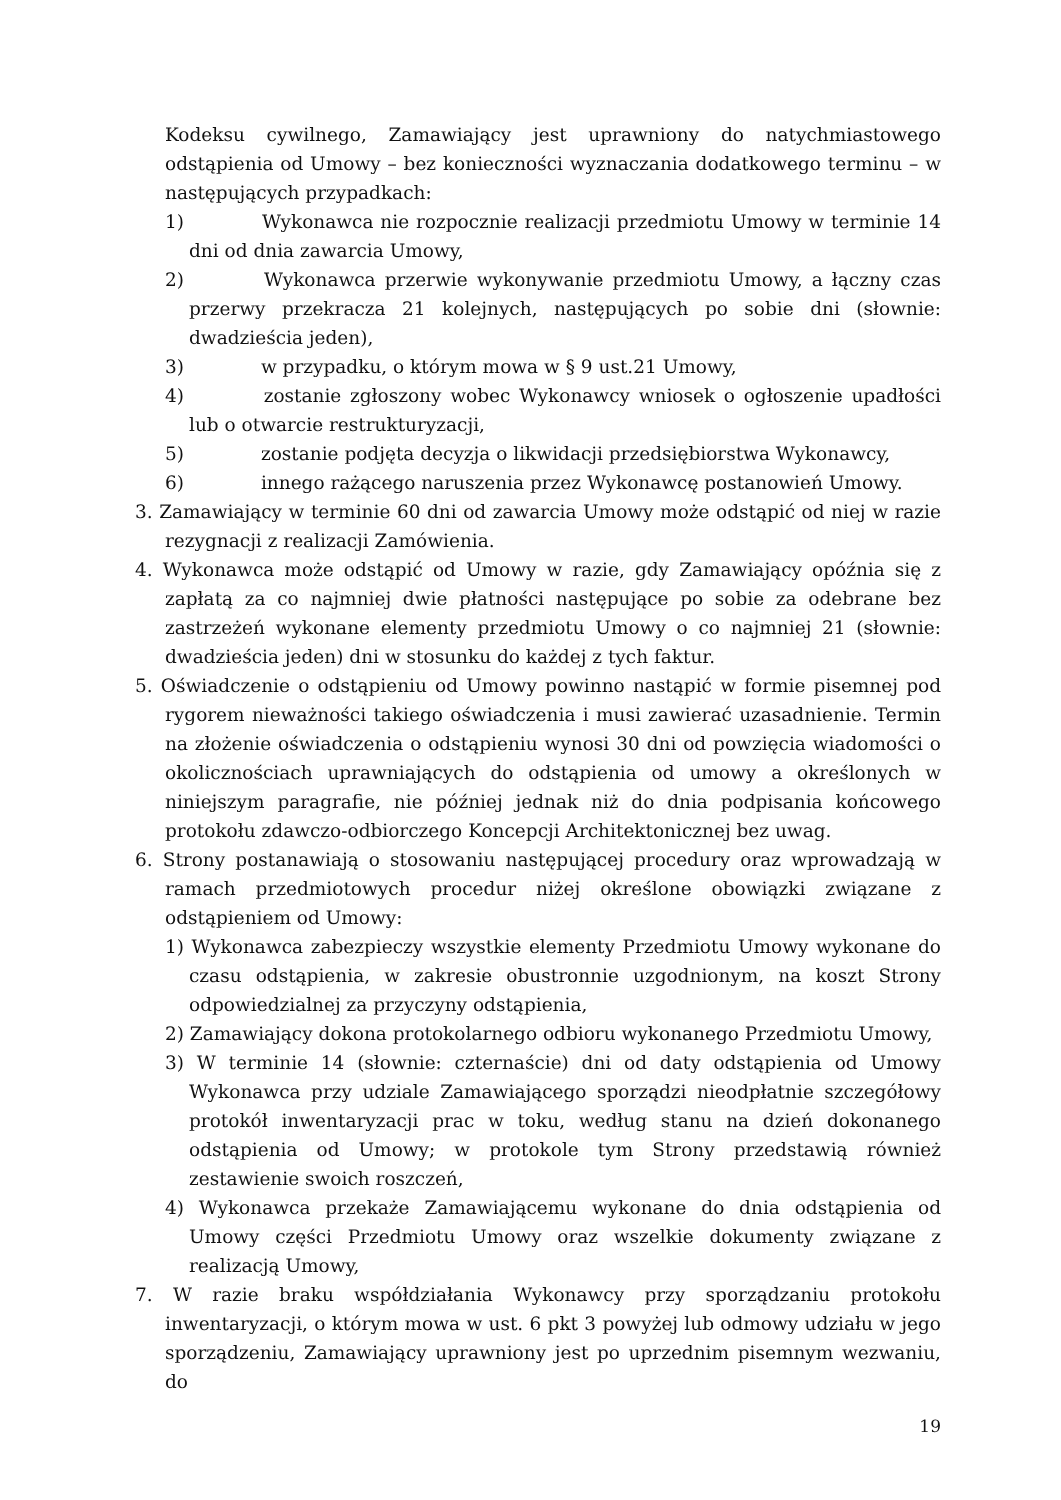Kodeksu cywilnego, Zamawiający jest uprawniony do natychmiastowego odstąpienia od Umowy – bez konieczności wyznaczania dodatkowego terminu – w następujących przypadkach:
1) Wykonawca nie rozpocznie realizacji przedmiotu Umowy w terminie 14 dni od dnia zawarcia Umowy,
2) Wykonawca przerwie wykonywanie przedmiotu Umowy, a łączny czas przerwy przekracza 21 kolejnych, następujących po sobie dni (słownie: dwadzieścia jeden),
3) w przypadku, o którym mowa w § 9 ust.21 Umowy,
4) zostanie zgłoszony wobec Wykonawcy wniosek o ogłoszenie upadłości lub o otwarcie restrukturyzacji,
5) zostanie podjęta decyzja o likwidacji przedsiębiorstwa Wykonawcy,
6) innego rażącego naruszenia przez Wykonawcę postanowień Umowy.
3. Zamawiający w terminie 60 dni od zawarcia Umowy może odstąpić od niej w razie rezygnacji z realizacji Zamówienia.
4. Wykonawca może odstąpić od Umowy w razie, gdy Zamawiający opóźnia się z zapłatą za co najmniej dwie płatności następujące po sobie za odebrane bez zastrzeżeń wykonane elementy przedmiotu Umowy o co najmniej 21 (słownie: dwadzieścia jeden) dni w stosunku do każdej z tych faktur.
5. Oświadczenie o odstąpieniu od Umowy powinno nastąpić w formie pisemnej pod rygorem nieważności takiego oświadczenia i musi zawierać uzasadnienie. Termin na złożenie oświadczenia o odstąpieniu wynosi 30 dni od powzięcia wiadomości o okolicznościach uprawniających do odstąpienia od umowy a określonych w niniejszym paragrafie, nie później jednak niż do dnia podpisania końcowego protokołu zdawczo-odbiorczego Koncepcji Architektonicznej bez uwag.
6. Strony postanawiają o stosowaniu następującej procedury oraz wprowadzają w ramach przedmiotowych procedur niżej określone obowiązki związane z odstąpieniem od Umowy:
1) Wykonawca zabezpieczy wszystkie elementy Przedmiotu Umowy wykonane do czasu odstąpienia, w zakresie obustronnie uzgodnionym, na koszt Strony odpowiedzialnej za przyczyny odstąpienia,
2) Zamawiający dokona protokolarnego odbioru wykonanego Przedmiotu Umowy,
3) W terminie 14 (słownie: czternaście) dni od daty odstąpienia od Umowy Wykonawca przy udziale Zamawiającego sporządzi nieodpłatnie szczegółowy protokół inwentaryzacji prac w toku, według stanu na dzień dokonanego odstąpienia od Umowy; w protokole tym Strony przedstawią również zestawienie swoich roszczeń,
4) Wykonawca przekaże Zamawiającemu wykonane do dnia odstąpienia od Umowy części Przedmiotu Umowy oraz wszelkie dokumenty związane z realizacją Umowy,
7. W razie braku współdziałania Wykonawcy przy sporządzaniu protokołu inwentaryzacji, o którym mowa w ust. 6 pkt 3 powyżej lub odmowy udziału w jego sporządzeniu, Zamawiający uprawniony jest po uprzednim pisemnym wezwaniu, do
19